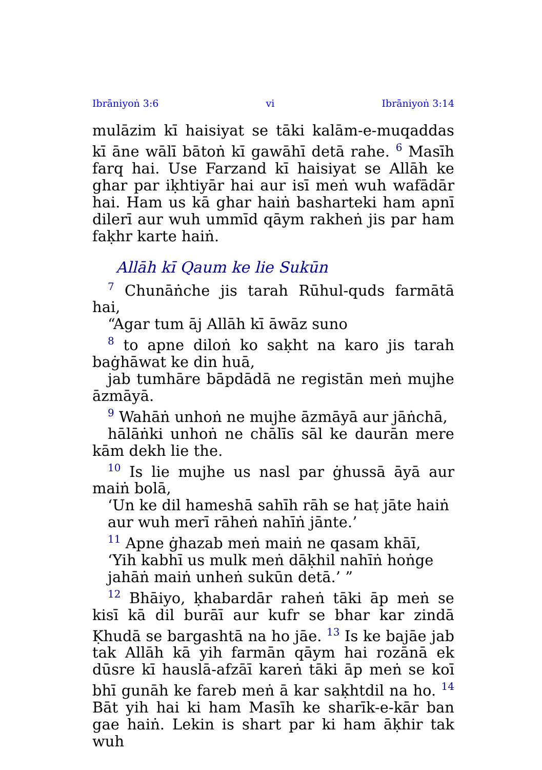Ibrāniyoṅ 3:6 vi Ibrāniyoṅ 3:14
mulāzim kī haisiyat se tāki kalām-e-muqaddas kī āne wālī bātoṅ kī gawāhī detā rahe. <sup>6</sup> Masīh farq hai. Use Farzand kī haisiyat se Allāh ke ghar par iḳhtiyār hai aur isī meṅ wuh wafādār hai. Ham us kā ghar haiṅ basharteki ham apnī dilerī aur wuh ummīd qāym rakheṅ jis par ham faḳhr karte haiṅ.
Allāh kī Qaum ke lie Sukūn
<sup>7</sup> Chunāṅche jis tarah Rūhul-quds farmātā hai,
“Agar tum āj Allāh kī āwāz suno
<sup>8</sup> to apne diloṅ ko saḳht na karo jis tarah baġhāwat ke din huā,
jab tumhāre bāpdādā ne registān meṅ mujhe āzmāyā.
<sup>9</sup> Wahāṅ unhoṅ ne mujhe āzmāyā aur jāṅchā,
hālāṅki unhoṅ ne chālīs sāl ke daurān mere kām dekh lie the.
<sup>10</sup> Is lie mujhe us nasl par ġhussā āyā aur maiṅ bolā,
‘Un ke dil hameshā sahīh rāh se haṭ jāte haiṅ
aur wuh merī rāheṅ nahīṅ jānte.’
<sup>11</sup> Apne ġhazab meṅ maiṅ ne qasam khāī,
‘Yih kabhī us mulk meṅ dāḳhil nahīṅ hoṅge
jahāṅ maiṅ unheṅ sukūn detā.’ ”
<sup>12</sup> Bhāiyo, ḳhabardār raheṅ tāki āp meṅ se kisī kā dil burāī aur kufr se bhar kar zindā Ḳhudā se bargashtā na ho jāe. <sup>13</sup> Is ke bajāe jab tak Allāh kā yih farmān qāym hai rozānā ek dūsre kī hauslā-afzāī kareṅ tāki āp meṅ se koī bhī gunāh ke fareb meṅ ā kar saḳhtdil na ho. <sup>14</sup> Bāt yih hai ki ham Masīh ke sharīk-e-kār ban gae haiṅ. Lekin is shart par ki ham āḳhir tak wuh